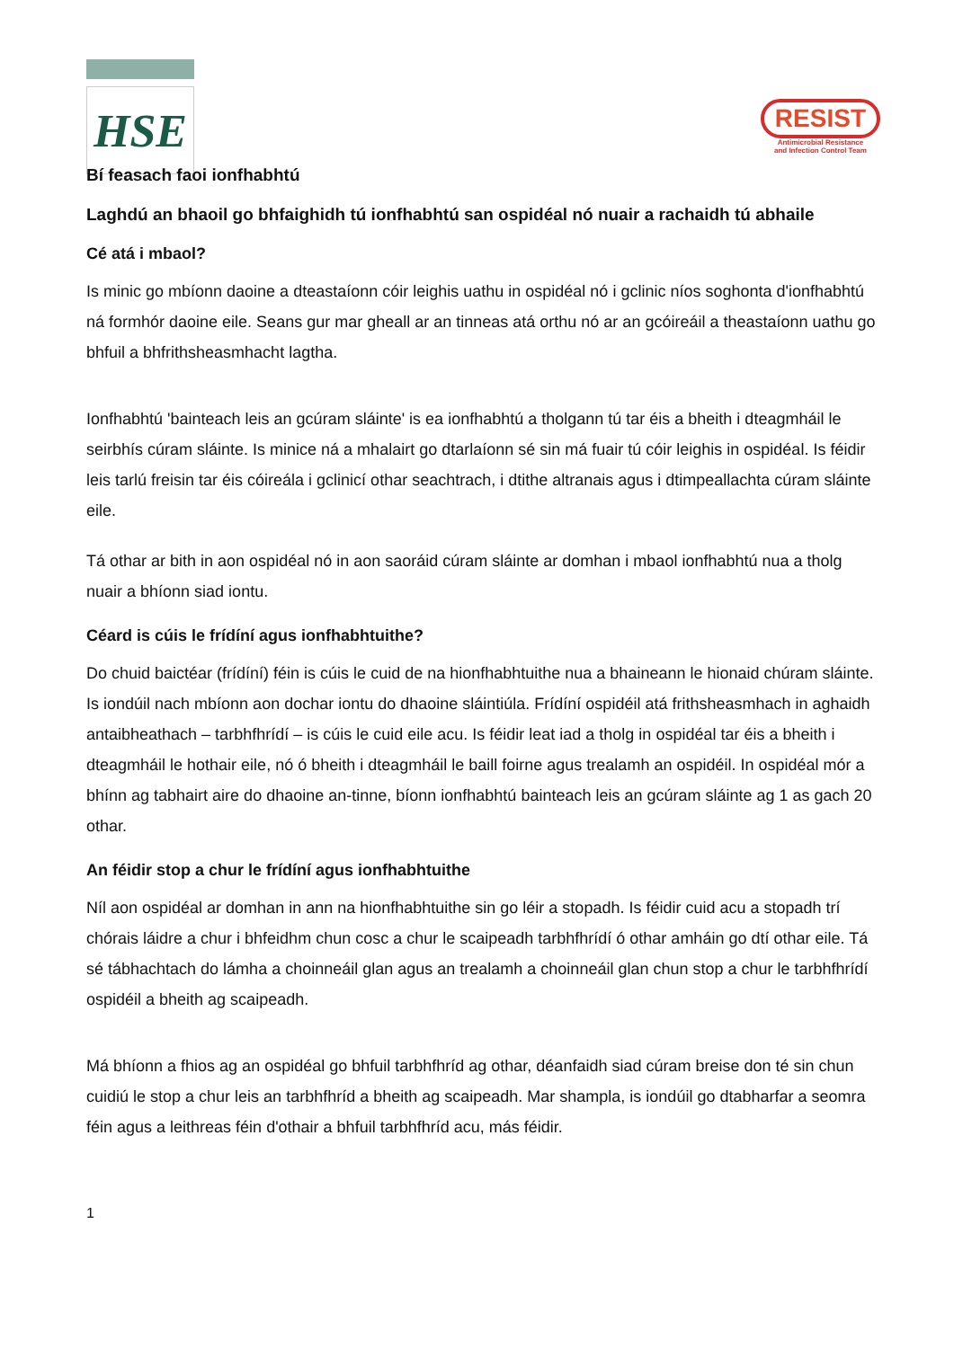HSE
RESIST
Antimicrobial Resistance
and Infection Control Team
Bí feasach faoi ionfhabhtú
Laghdú an bhaoil go bhfaighidh tú ionfhabhtú san ospidéal nó nuair a rachaidh tú abhaile
Cé atá i mbaol?
Is minic go mbíonn daoine a dteastaíonn cóir leighis uathu in ospidéal nó i gclinic níos soghonta d'ionfhabhtú ná formhór daoine eile. Seans gur mar gheall ar an tinneas atá orthu nó ar an gcóireáil a theastaíonn uathu go bhfuil a bhfrithsheasmhacht lagtha.
Ionfhabhtú 'bainteach leis an gcúram sláinte' is ea ionfhabhtú a tholgann tú tar éis a bheith i dteagmháil le seirbhís cúram sláinte. Is minice ná a mhalairt go dtarlaíonn sé sin má fuair tú cóir leighis in ospidéal. Is féidir leis tarlú freisin tar éis cóireála i gclinicí othar seachtrach, i dtithe altranais agus i dtimpeallachta cúram sláinte eile.
Tá othar ar bith in aon ospidéal nó in aon saoráid cúram sláinte ar domhan i mbaol ionfhabhtú nua a tholg nuair a bhíonn siad iontu.
Céard is cúis le frídíní agus ionfhabhtuithe?
Do chuid baictéar (frídíní) féin is cúis le cuid de na hionfhabhtuithe nua a bhaineann le hionaid chúram sláinte. Is iondúil nach mbíonn aon dochar iontu do dhaoine sláintiúla. Frídíní ospidéil atá frithsheasmhach in aghaidh antaibheathach – tarbhfhrídí – is cúis le cuid eile acu. Is féidir leat iad a tholg in ospidéal tar éis a bheith i dteagmháil le hothair eile, nó ó bheith i dteagmháil le baill foirne agus trealamh an ospidéil. In ospidéal mór a bhínn ag tabhairt aire do dhaoine an-tinne, bíonn ionfhabhtú bainteach leis an gcúram sláinte ag 1 as gach 20 othar.
An féidir stop a chur le frídíní agus ionfhabhtuithe
Níl aon ospidéal ar domhan in ann na hionfhabhtuithe sin go léir a stopadh. Is féidir cuid acu a stopadh trí chórais láidre a chur i bhfeidhm chun cosc a chur le scaipeadh tarbhfhrídí ó othar amháin go dtí othar eile. Tá sé tábhachtach do lámha a choinneáil glan agus an trealamh a choinneáil glan chun stop a chur le tarbhfhrídí ospidéil a bheith ag scaipeadh.
Má bhíonn a fhios ag an ospidéal go bhfuil tarbhfhríd ag othar, déanfaidh siad cúram breise don té sin chun cuidiú le stop a chur leis an tarbhfhríd a bheith ag scaipeadh. Mar shampla, is iondúil go dtabharfar a seomra féin agus a leithreas féin d'othair a bhfuil tarbhfhríd acu, más féidir.
1